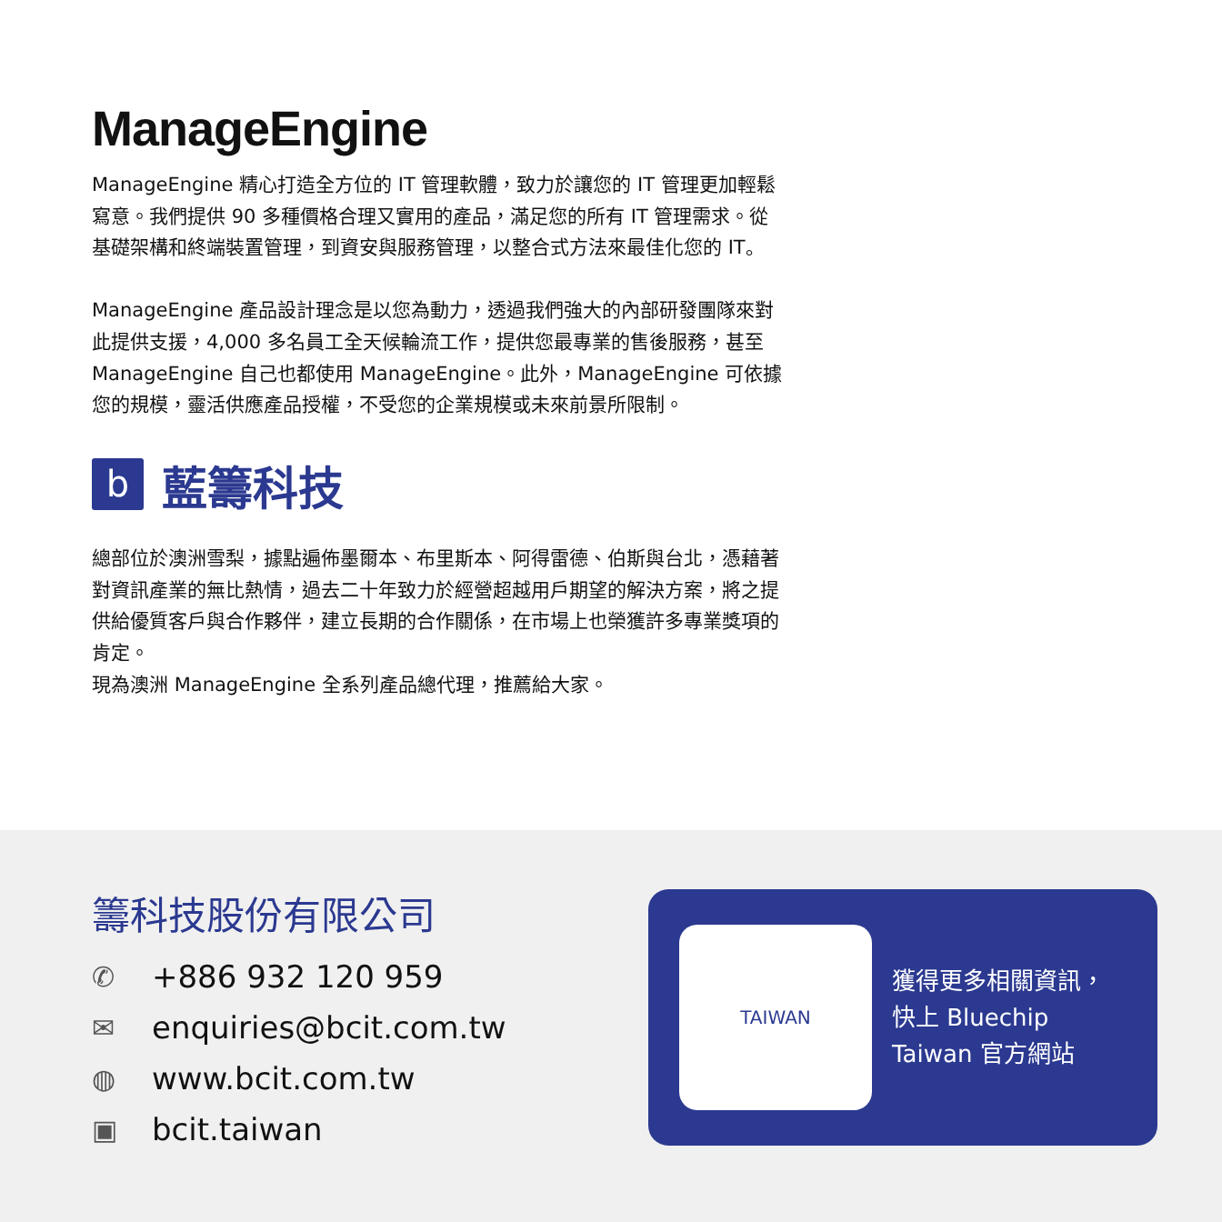ManageEngine
ManageEngine 精心打造全方位的 IT 管理軟體，致力於讓您的 IT 管理更加輕鬆寫意。我們提供 90 多種價格合理又實用的產品，滿足您的所有 IT 管理需求。從基礎架構和終端裝置管理，到資安與服務管理，以整合式方法來最佳化您的 IT。
ManageEngine 產品設計理念是以您為動力，透過我們強大的內部研發團隊來對此提供支援，4,000 多名員工全天候輪流工作，提供您最專業的售後服務，甚至 ManageEngine 自己也都使用 ManageEngine。此外，ManageEngine 可依據您的規模，靈活供應產品授權，不受您的企業規模或未來前景所限制。
b
藍籌科技
總部位於澳洲雪梨，據點遍佈墨爾本、布里斯本、阿得雷德、伯斯與台北，憑藉著對資訊產業的無比熱情，過去二十年致力於經營超越用戶期望的解決方案，將之提供給優質客戶與合作夥伴，建立長期的合作關係，在市場上也榮獲許多專業獎項的肯定。
現為澳洲 ManageEngine 全系列產品總代理，推薦給大家。
籌科技股份有限公司
✆ +886 932 120 959
✉ enquiries@bcit.com.tw
◍ www.bcit.com.tw
▣ bcit.taiwan
TAIWAN
獲得更多相關資訊，
快上 Bluechip
Taiwan 官方網站